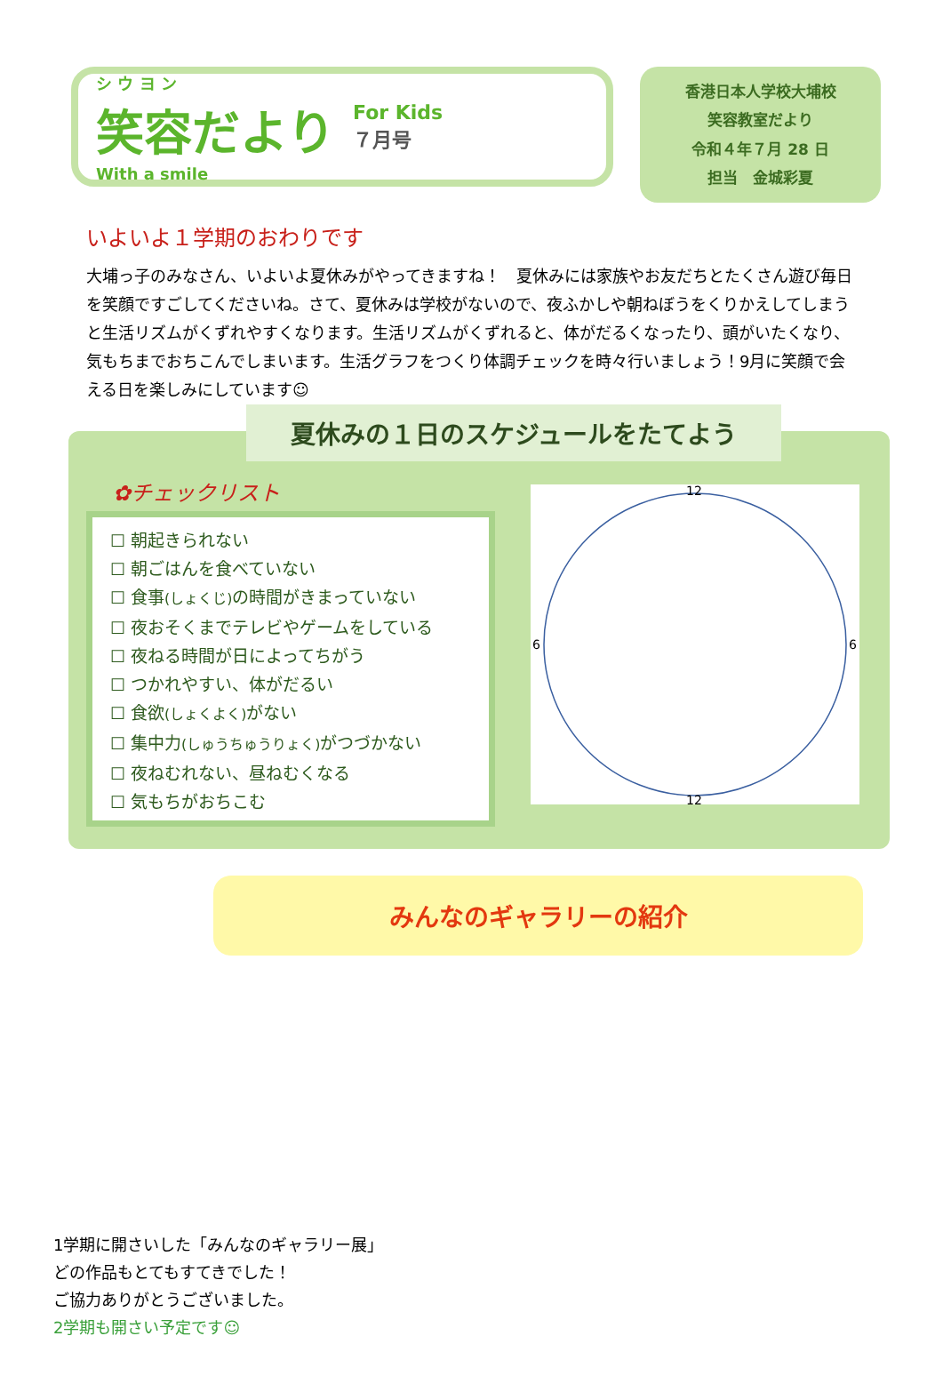シ ウ ヨ ン
笑容だより
With a smile
For Kids
７月号
香港日本人学校大埔校
笑容教室だより
令和４年７月 28 日
担当　金城彩夏
いよいよ１学期のおわりです
大埔っ子のみなさん、いよいよ夏休みがやってきますね！　夏休みには家族やお友だちとたくさん遊び毎日を笑顔ですごしてくださいね。さて、夏休みは学校がないので、夜ふかしや朝ねぼうをくりかえしてしまうと生活リズムがくずれやすくなります。生活リズムがくずれると、体がだるくなったり、頭がいたくなり、気もちまでおちこんでしまいます。生活グラフをつくり体調チェックを時々行いましょう！9月に笑顔で会える日を楽しみにしています☺
夏休みの１日のスケジュールをたてよう
✿チェックリスト
☐ 朝起きられない
☐ 朝ごはんを食べていない
☐ 食事(しょくじ) の時間がきまっていない
☐ 夜おそくまでテレビやゲームをしている
☐ 夜ねる時間が日によってちがう
☐ つかれやすい、体がだるい
☐ 食欲(しょくよく) がない
☐ 集中力(しゅうちゅうりょく) がつづかない
☐ 夜ねむれない、昼ねむくなる
☐ 気もちがおちこむ
12
12
6
6
みんなのギャラリーの紹介
1学期に開さいした「みんなのギャラリー展」
どの作品もとてもすてきでした！
ご協力ありがとうございました。
2学期も開さい予定です☺